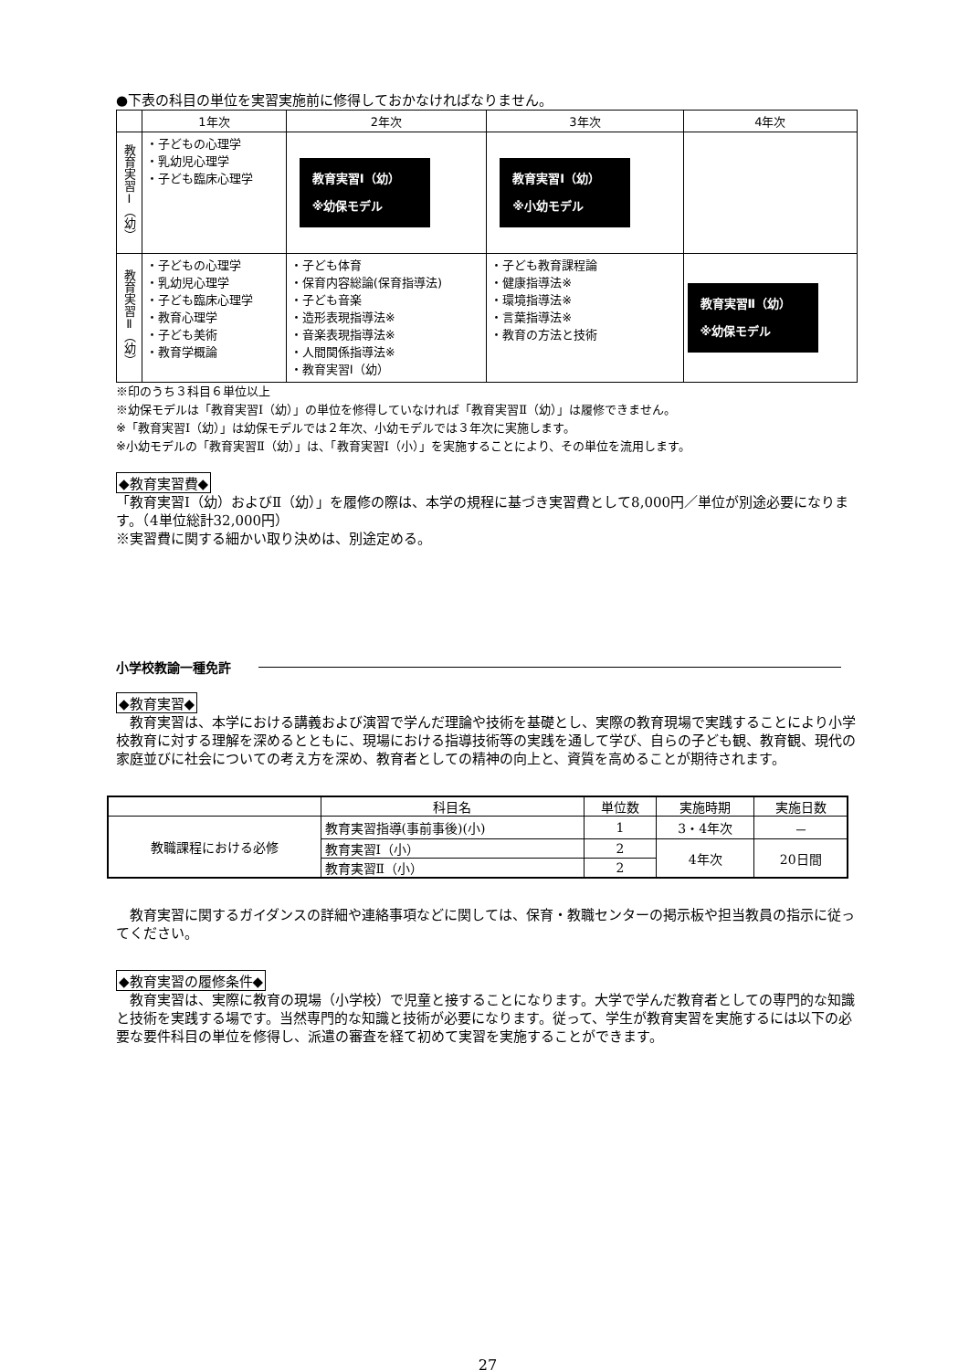●下表の科目の単位を実習実施前に修得しておかなければなりません。
| | 1年次 | 2年次 | 3年次 | 4年次 |
| --- | --- | --- | --- | --- |
| 教育実習Ⅰ（幼） | ・子どもの心理学 ・乳幼児心理学 ・子ども臨床心理学 | 教育実習Ⅰ（幼） ※幼保モデル | 教育実習Ⅰ（幼） ※小幼モデル | |
| 教育実習Ⅱ（幼） | ・子どもの心理学 ・乳幼児心理学 ・子ども臨床心理学 ・教育心理学 ・子ども美術 ・教育学概論 | ・子ども体育 ・保育内容総論(保育指導法) ・子ども音楽 ・造形表現指導法※ ・音楽表現指導法※ ・人間関係指導法※ ・教育実習Ⅰ（幼） | ・子ども教育課程論 ・健康指導法※ ・環境指導法※ ・言葉指導法※ ・教育の方法と技術 | 教育実習Ⅱ（幼） ※幼保モデル |
※印のうち３科目６単位以上
※幼保モデルは「教育実習Ⅰ（幼）」の単位を修得していなければ「教育実習Ⅱ（幼）」は履修できません。
※「教育実習Ⅰ（幼）」は幼保モデルでは２年次、小幼モデルでは３年次に実施します。
※小幼モデルの「教育実習Ⅱ（幼）」は、「教育実習Ⅰ（小）」を実施することにより、その単位を流用します。
◆教育実習費◆
「教育実習Ⅰ（幼）およびⅡ（幼）」を履修の際は、本学の規程に基づき実習費として8,000円／単位が別途必要になります。（4単位総計32,000円）
※実習費に関する細かい取り決めは、別途定める。
小学校教諭一種免許
◆教育実習◆
　教育実習は、本学における講義および演習で学んだ理論や技術を基礎とし、実際の教育現場で実践することにより小学校教育に対する理解を深めるとともに、現場における指導技術等の実践を通して学び、自らの子ども観、教育観、現代の家庭並びに社会についての考え方を深め、教育者としての精神の向上と、資質を高めることが期待されます。
| | 科目名 | 単位数 | 実施時期 | 実施日数 |
| 教職課程における必修 | 教育実習指導(事前事後)(小) | 1 | 3・4年次 | － |
| | 教育実習Ⅰ（小） | 2 | 4年次 | 20日間 |
| | 教育実習Ⅱ（小） | 2 | | |
　教育実習に関するガイダンスの詳細や連絡事項などに関しては、保育・教職センターの掲示板や担当教員の指示に従ってください。
◆教育実習の履修条件◆
　教育実習は、実際に教育の現場（小学校）で児童と接することになります。大学で学んだ教育者としての専門的な知識と技術を実践する場です。当然専門的な知識と技術が必要になります。従って、学生が教育実習を実施するには以下の必要な要件科目の単位を修得し、派遣の審査を経て初めて実習を実施することができます。
27